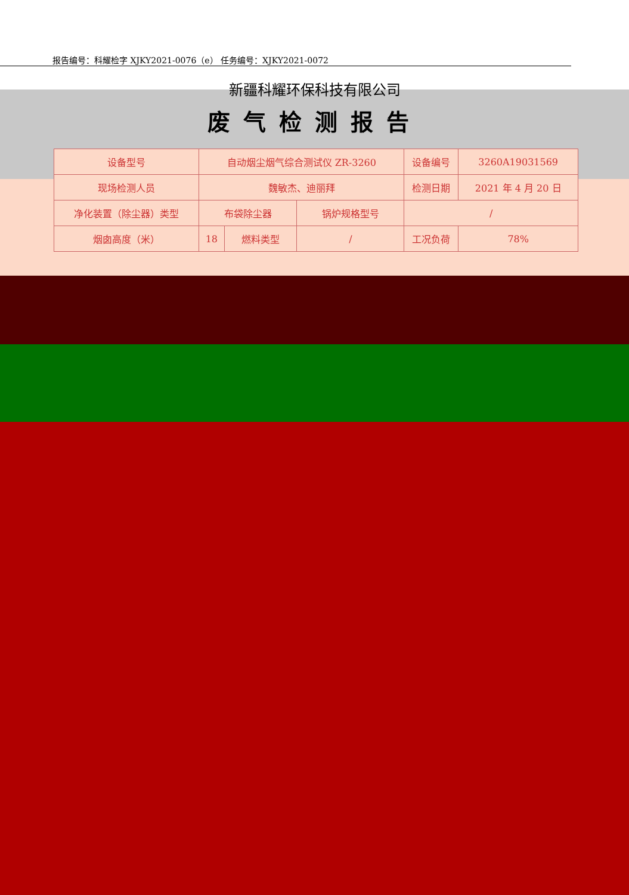报告编号：科耀检字 XJKY2021-0076（e） 任务编号：XJKY2021-0072
新疆科耀环保科技有限公司
废气检测报告
| 设备型号 | 自动烟尘烟气综合测试仪 ZR-3260 | | | 设备编号 | 3260A19031569 |
| 现场检测人员 | 魏敏杰、迪丽拜 | | | 检测日期 | 2021 年 4 月 20 日 |
| 净化装置（除尘器）类型 | 布袋除尘器 | | 锅炉规格型号 | / | |
| 烟囱高度（米） | 18 | 燃料类型 | / | 工况负荷 | 78% |